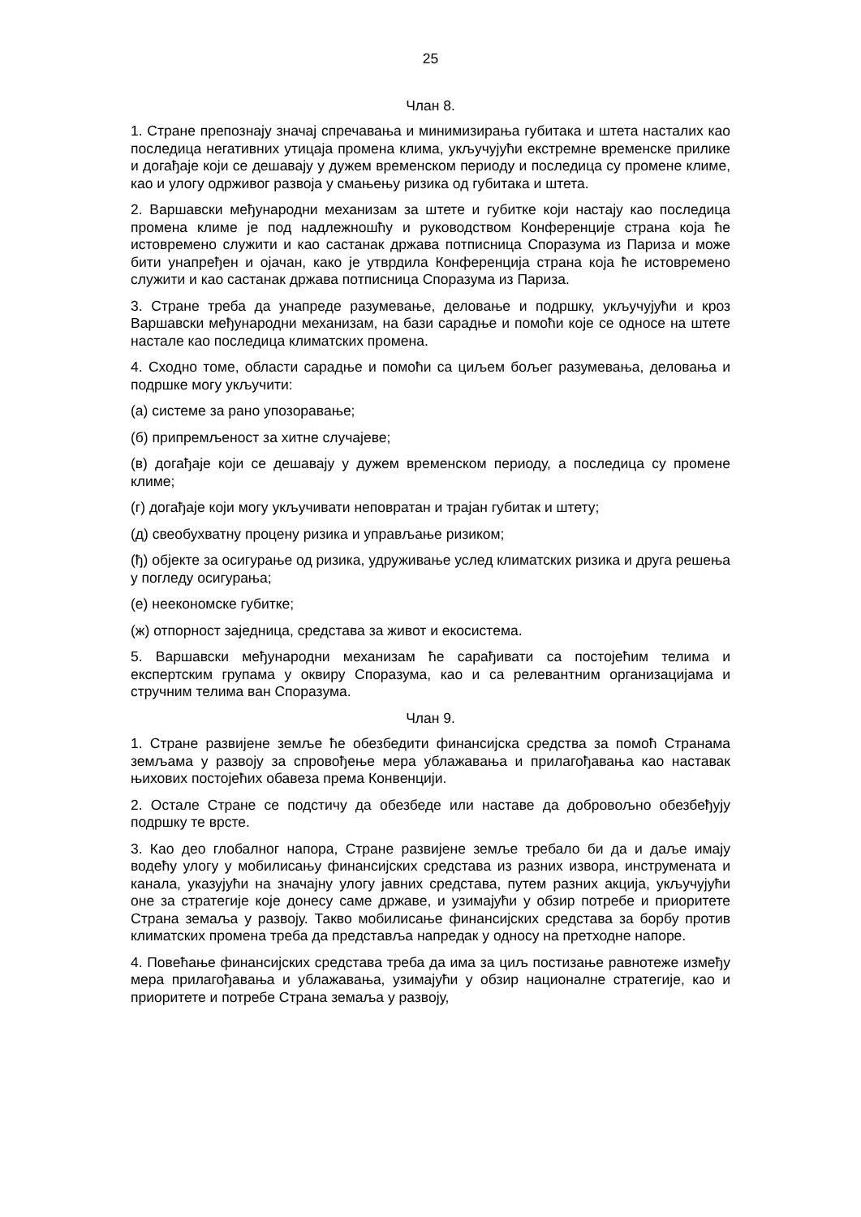25
Члан 8.
1. Стране препознају значај спречавања и минимизирања губитака и штета насталих као последица негативних утицаја промена клима, укључујући екстремне временске прилике и догађаје који се дешавају у дужем временском периоду и последица су промене климе, као и улогу одрживог развоја у смањењу ризика од губитака и штета.
2. Варшавски међународни механизам за штете и губитке који настају као последица промена климе је под надлежношћу и руководством Конференције страна која ће истовремено служити и као састанак држава потписница Споразума из Париза и може бити унапређен и ојачан, како је утврдила Конференција страна која ће истовремено служити и као састанак држава потписница Споразума из Париза.
3. Стране треба да унапреде разумевање, деловање и подршку, укључујући и кроз Варшавски међународни механизам, на бази сарадње и помоћи које се односе на штете настале као последица климатских промена.
4. Сходно томе, области сарадње и помоћи са циљем бољег разумевања, деловања и подршке могу укључити:
(а) системе за рано упозоравање;
(б) припремљеност за хитне случајеве;
(в) догађаје који се дешавају у дужем временском периоду, а последица су промене климе;
(г) догађаје који могу укључивати неповратан и трајан губитак и штету;
(д) свеобухватну процену ризика и управљање ризиком;
(ђ) објекте за осигурање од ризика, удруживање услед климатских ризика и друга решења у погледу осигурања;
(е) неекономске губитке;
(ж) отпорност заједница, средстава за живот и екосистема.
5. Варшавски међународни механизам ће сарађивати са постојећим телима и експертским групама у оквиру Споразума, као и са релевантним организацијама и стручним телима ван Споразума.
Члан 9.
1. Стране развијене земље ће обезбедити финансијска средства за помоћ Странама земљама у развоју за спровођење мера ублажавања и прилагођавања као наставак њихових постојећих обавеза према Конвенцији.
2. Остале Стране се подстичу да обезбеде или наставе да добровољно обезбеђују подршку те врсте.
3. Као део глобалног напора, Стране развијене земље требало би да и даље имају водећу улогу у мобилисању финансијских средстава из разних извора, инструмената и канала, указујући на значајну улогу јавних средстава, путем разних акција, укључујући оне за стратегије које донесу саме државе, и узимајући у обзир потребе и приоритете Страна земаља у развоју. Такво мобилисање финансијских средстава за борбу против климатских промена треба да представља напредак у односу на претходне напоре.
4. Повећање финансијских средстава треба да има за циљ постизање равнотеже између мера прилагођавања и ублажавања, узимајући у обзир националне стратегије, као и приоритете и потребе Страна земаља у развоју,